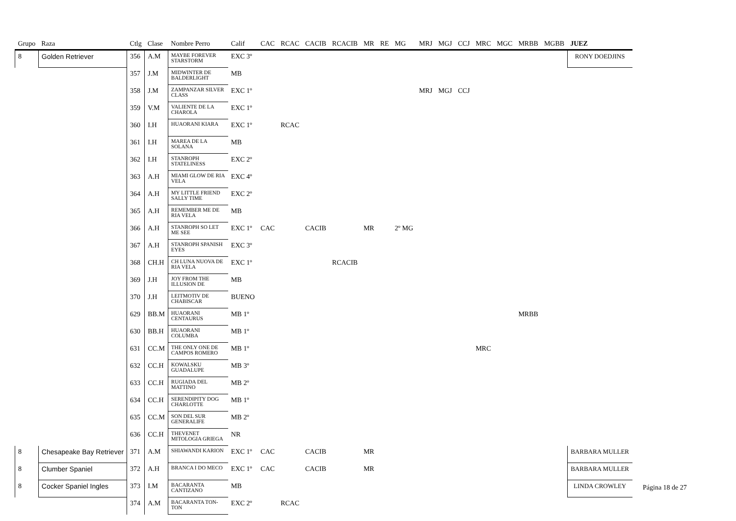| Grupo | Raza | Ctlg | Clase | Nombre Perro | Calif | CAC | RCAC | CACIB | RCACIB | MR | RE | MG | MRJ | MGJ | CCJ | MRC | MGC | MRBB | MGBB | JUEZ |
| --- | --- | --- | --- | --- | --- | --- | --- | --- | --- | --- | --- | --- | --- | --- | --- | --- | --- | --- | --- | --- |
| 8 | Golden Retriever | 356 | A.M | MAYBE FOREVER STARSTORM | EXC 3º | | | | | | | | | | | | | | | RONY DOEDJINS |
| | | 357 | J.M | MIDWINTER DE BALDERLIGHT | MB | | | | | | | | | | | | | | | |
| | | 358 | J.M | ZAMPANZAR SILVER CLASS | EXC 1º | | | | | | | | MRJ | MGJ | CCJ | | | | | |
| | | 359 | V.M | VALIENTE DE LA CHAROLA | EXC 1º | | | | | | | | | | | | | | | |
| | | 360 | I.H | HUAORANI KIARA | EXC 1º | | RCAC | | | | | | | | | | | | | |
| | | 361 | I.H | MAREA DE LA SOLANA | MB | | | | | | | | | | | | | | | |
| | | 362 | I.H | STANROPH STATELINESS | EXC 2º | | | | | | | | | | | | | | | |
| | | 363 | A.H | MIAMI GLOW DE RIA VELA | EXC 4º | | | | | | | | | | | | | | | |
| | | 364 | A.H | MY LITTLE FRIEND SALLY TIME | EXC 2º | | | | | | | | | | | | | | | |
| | | 365 | A.H | REMEMBER ME DE RIA VELA | MB | | | | | | | | | | | | | | | |
| | | 366 | A.H | STANROPH SO LET ME SEE | EXC 1º | CAC | | CACIB | | MR | | 2º MG | | | | | | | | |
| | | 367 | A.H | STANROPH SPANISH EYES | EXC 3º | | | | | | | | | | | | | | | |
| | | 368 | CH.H | CH LUNA NUOVA DE RIA VELA | EXC 1º | | | | RCACIB | | | | | | | | | | | |
| | | 369 | J.H | JOY FROM THE ILLUSION DE | MB | | | | | | | | | | | | | | | |
| | | 370 | J.H | LEITMOTIV DE CHABISCAR | BUENO | | | | | | | | | | | | | | | |
| | | 629 | BB.M | HUAORANI CENTAURUS | MB 1º | | | | | | | | | | | | | MRBB | | |
| | | 630 | BB.H | HUAORANI COLUMBA | MB 1º | | | | | | | | | | | | | | | |
| | | 631 | CC.M | THE ONLY ONE DE CAMPOS ROMERO | MB 1º | | | | | | | | | | | MRC | | | | |
| | | 632 | CC.H | KOWALSKU GUADALUPE | MB 3º | | | | | | | | | | | | | | | |
| | | 633 | CC.H | RUGIADA DEL MATTINO | MB 2º | | | | | | | | | | | | | | | |
| | | 634 | CC.H | SERENDIPITY DOG CHARLOTTE | MB 1º | | | | | | | | | | | | | | | |
| | | 635 | CC.M | SON DEL SUR GENERALIFE | MB 2º | | | | | | | | | | | | | | | |
| | | 636 | CC.H | THEVENET MITOLOGIA GRIEGA | NR | | | | | | | | | | | | | | | |
| 8 | Chesapeake Bay Retriever | 371 | A.M | SHIAWANDI KARION | EXC 1º | CAC | | CACIB | | MR | | | | | | | | | | BARBARA MULLER |
| 8 | Clumber Spaniel | 372 | A.H | BRANCA I DO MECO | EXC 1º | CAC | | CACIB | | MR | | | | | | | | | | BARBARA MULLER |
| 8 | Cocker Spaniel Ingles | 373 | I.M | BACARANTA CANTIZANO | MB | | | | | | | | | | | | | | | LINDA CROWLEY |
| | | 374 | A.M | BACARANTA TON-TON | EXC 2º | | RCAC | | | | | | | | | | | | | |
Página 18 de 27